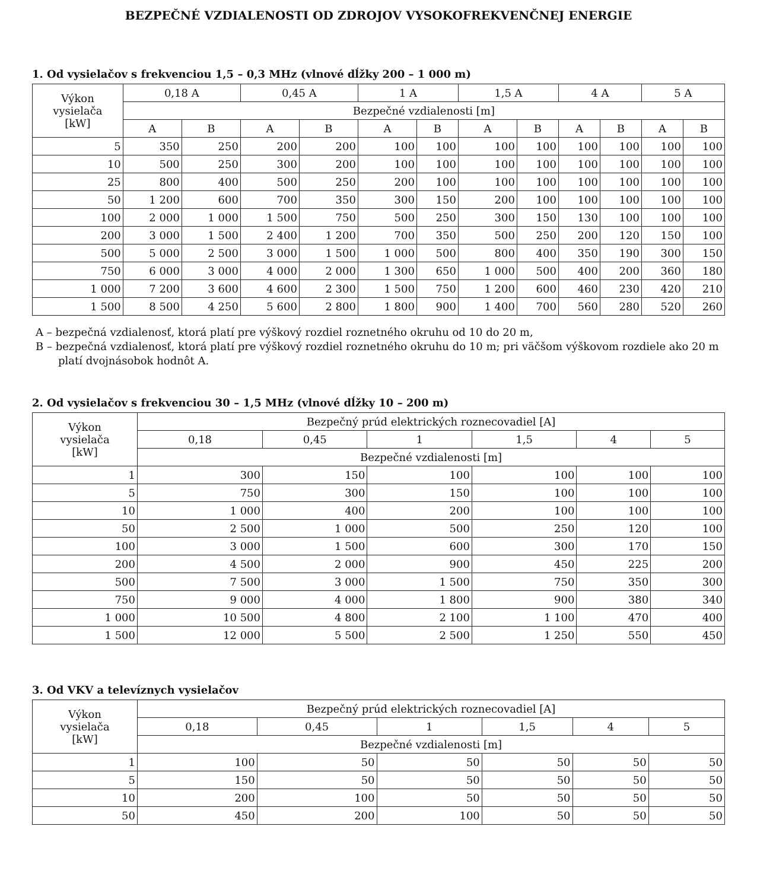BEZPEČNÉ VZDIALENOSTI OD ZDROJOV VYSOKOFREKVENČNEJ ENERGIE
1. Od vysielačov s frekvenciou 1,5 – 0,3 MHz (vlnové dĺžky 200 – 1 000 m)
| Výkon vysielača [kW] | 0,18 A | | 0,45 A | | 1 A | | 1,5 A | | 4 A | | 5 A | |
| --- | --- | --- | --- | --- | --- | --- | --- | --- | --- | --- | --- | --- |
| | Bezpečné vzdialenosti [m] | | | | | | | | | | | |
| | A | B | A | B | A | B | A | B | A | B | A | B |
| 5 | 350 | 250 | 200 | 200 | 100 | 100 | 100 | 100 | 100 | 100 | 100 | 100 |
| 10 | 500 | 250 | 300 | 200 | 100 | 100 | 100 | 100 | 100 | 100 | 100 | 100 |
| 25 | 800 | 400 | 500 | 250 | 200 | 100 | 100 | 100 | 100 | 100 | 100 | 100 |
| 50 | 1 200 | 600 | 700 | 350 | 300 | 150 | 200 | 100 | 100 | 100 | 100 | 100 |
| 100 | 2 000 | 1 000 | 1 500 | 750 | 500 | 250 | 300 | 150 | 130 | 100 | 100 | 100 |
| 200 | 3 000 | 1 500 | 2 400 | 1 200 | 700 | 350 | 500 | 250 | 200 | 120 | 150 | 100 |
| 500 | 5 000 | 2 500 | 3 000 | 1 500 | 1 000 | 500 | 800 | 400 | 350 | 190 | 300 | 150 |
| 750 | 6 000 | 3 000 | 4 000 | 2 000 | 1 300 | 650 | 1 000 | 500 | 400 | 200 | 360 | 180 |
| 1 000 | 7 200 | 3 600 | 4 600 | 2 300 | 1 500 | 750 | 1 200 | 600 | 460 | 230 | 420 | 210 |
| 1 500 | 8 500 | 4 250 | 5 600 | 2 800 | 1 800 | 900 | 1 400 | 700 | 560 | 280 | 520 | 260 |
A – bezpečná vzdialenosť, ktorá platí pre výškový rozdiel roznetného okruhu od 10 do 20 m,
B – bezpečná vzdialenosť, ktorá platí pre výškový rozdiel roznetného okruhu do 10 m; pri väčšom výškovom rozdiele ako 20 m platí dvojnásobok hodnôt A.
2. Od vysielačov s frekvenciou 30 – 1,5 MHz (vlnové dĺžky 10 – 200 m)
| Výkon vysielača [kW] | Bezpečný prúd elektrických roznecovadiel [A] | | | | | |
| --- | --- | --- | --- | --- | --- | --- |
| | 0,18 | 0,45 | 1 | 1,5 | 4 | 5 |
| | Bezpečné vzdialenosti [m] | | | | | |
| 1 | 300 | 150 | 100 | 100 | 100 | 100 |
| 5 | 750 | 300 | 150 | 100 | 100 | 100 |
| 10 | 1 000 | 400 | 200 | 100 | 100 | 100 |
| 50 | 2 500 | 1 000 | 500 | 250 | 120 | 100 |
| 100 | 3 000 | 1 500 | 600 | 300 | 170 | 150 |
| 200 | 4 500 | 2 000 | 900 | 450 | 225 | 200 |
| 500 | 7 500 | 3 000 | 1 500 | 750 | 350 | 300 |
| 750 | 9 000 | 4 000 | 1 800 | 900 | 380 | 340 |
| 1 000 | 10 500 | 4 800 | 2 100 | 1 100 | 470 | 400 |
| 1 500 | 12 000 | 5 500 | 2 500 | 1 250 | 550 | 450 |
3. Od VKV a televíznych vysielačov
| Výkon vysielača [kW] | Bezpečný prúd elektrických roznecovadiel [A] | | | | | |
| --- | --- | --- | --- | --- | --- | --- |
| | 0,18 | 0,45 | 1 | 1,5 | 4 | 5 |
| | Bezpečné vzdialenosti [m] | | | | | |
| 1 | 100 | 50 | 50 | 50 | 50 | 50 |
| 5 | 150 | 50 | 50 | 50 | 50 | 50 |
| 10 | 200 | 100 | 50 | 50 | 50 | 50 |
| 50 | 450 | 200 | 100 | 50 | 50 | 50 |